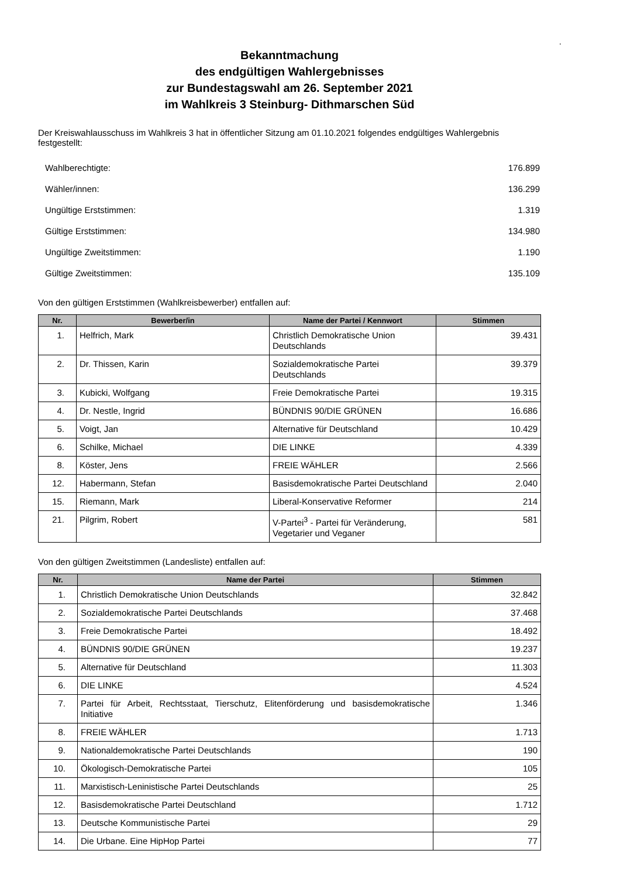.
Bekanntmachung
des endgültigen Wahlergebnisses
zur Bundestagswahl am 26. September 2021
im Wahlkreis 3 Steinburg- Dithmarschen Süd
Der Kreiswahlausschuss im Wahlkreis 3 hat in öffentlicher Sitzung am 01.10.2021 folgendes endgültiges Wahlergebnis festgestellt:
| Wahlberechtigte: | 176.899 |
| Wähler/innen: | 136.299 |
| Ungültige Erststimmen: | 1.319 |
| Gültige Erststimmen: | 134.980 |
| Ungültige Zweitstimmen: | 1.190 |
| Gültige Zweitstimmen: | 135.109 |
Von den gültigen Erststimmen (Wahlkreisbewerber) entfallen auf:
| Nr. | Bewerber/in | Name der Partei / Kennwort | Stimmen |
| --- | --- | --- | --- |
| 1. | Helfrich, Mark | Christlich Demokratische Union Deutschlands | 39.431 |
| 2. | Dr. Thissen, Karin | Sozialdemokratische Partei Deutschlands | 39.379 |
| 3. | Kubicki, Wolfgang | Freie Demokratische Partei | 19.315 |
| 4. | Dr. Nestle, Ingrid | BÜNDNIS 90/DIE GRÜNEN | 16.686 |
| 5. | Voigt, Jan | Alternative für Deutschland | 10.429 |
| 6. | Schilke, Michael | DIE LINKE | 4.339 |
| 8. | Köster, Jens | FREIE WÄHLER | 2.566 |
| 12. | Habermann, Stefan | Basisdemokratische Partei Deutschland | 2.040 |
| 15. | Riemann, Mark | Liberal-Konservative Reformer | 214 |
| 21. | Pilgrim, Robert | V-Partei<sup>3</sup> - Partei für Veränderung, Vegetarier und Veganer | 581 |
Von den gültigen Zweitstimmen (Landesliste) entfallen auf:
| Nr. | Name der Partei | Stimmen |
| --- | --- | --- |
| 1. | Christlich Demokratische Union Deutschlands | 32.842 |
| 2. | Sozialdemokratische Partei Deutschlands | 37.468 |
| 3. | Freie Demokratische Partei | 18.492 |
| 4. | BÜNDNIS 90/DIE GRÜNEN | 19.237 |
| 5. | Alternative für Deutschland | 11.303 |
| 6. | DIE LINKE | 4.524 |
| 7. | Partei für Arbeit, Rechtsstaat, Tierschutz, Elitenförderung und basisdemokratische Initiative | 1.346 |
| 8. | FREIE WÄHLER | 1.713 |
| 9. | Nationaldemokratische Partei Deutschlands | 190 |
| 10. | Ökologisch-Demokratische Partei | 105 |
| 11. | Marxistisch-Leninistische Partei Deutschlands | 25 |
| 12. | Basisdemokratische Partei Deutschland | 1.712 |
| 13. | Deutsche Kommunistische Partei | 29 |
| 14. | Die Urbane. Eine HipHop Partei | 77 |